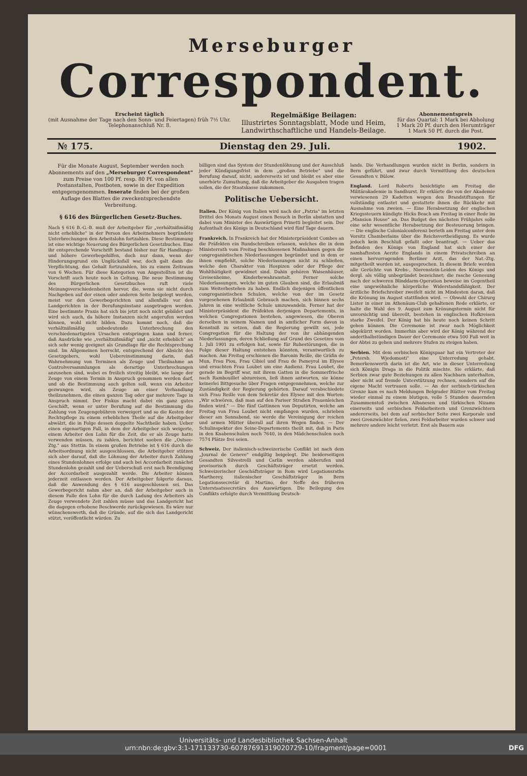Merseburger
Correspondent.
Erscheint täglich
(mit Ausnahme der Tage nach den Sonn- und Feiertagen) früh 7½ Uhr.
Telephonanschluß Nr. 8.
Regelmäßige Beilagen:
Illustrirtes Sonntagsblatt, Mode und Heim,
Landwirthschaftliche und Handels-Beilage.
Abonnementspreis
für das Quartal: 1 Mark bei Abholung
1 Mark 20 Pf. durch den Herumträger
1 Mark 50 Pf. durch die Post.
№ 175. Dienstag den 29. Juli. 1902.
Für die Monate August, September werden noch Abonnements auf den „Merseburger Correspondent" zum Preise von 100 Pf. resp. 80 Pf. von allen Postanstalten, Postboten, sowie in der Expedition entgegengenommen. Inserate finden bei der großen Auflage des Blattes die zweckentsprechendste Verbreitung.
§ 616 des Bürgerlichen Gesetz-Buches.
Nach § 616 B.-G.-B. muß der Arbeitgeber für „verhältnißmäßig nicht erhebliche" in der Person des Arbeitnehmers begründete Unterbrechungen den Arbeitslohn fortzahlen. Diese Bestimmung ist eine wichtige Neuerung des Bürgerlichen Gesetzbuches. Eine ihr entsprechende Vorschrift bestand bisher nur für Handlungs- und höhere Gewerbegehilfen, doch nur dann, wenn der Hinderungsgrund ein Unglücksfall war, doch galt dann die Verpflichtung, das Gehalt fortzuzahlen, bis zu einem Zeitraum von 6 Wochen. Für diese Kategorien von Angestellten ist die Vorschrift auch heute noch in Geltung. Die neue Bestimmung des Bürgerlichen Gesetzbuches ruft viele Meinungsverschiedenheiten hervor, die, wenn sie nicht durch Nachgeben auf der einen oder anderen Seite beigelegt werden, meist vor den Gewerbegerichten und allenfalls vor den Landgerichten in der Berufungsinstanz ausgetragen werden. Eine bestimmte Praxis hat sich bis jetzt noch nicht gebildet und wird sich auch, da höhere Instanzen nicht angerufen werden können, wohl nicht bilden. Dazu kommt noch, daß die verhältnißmäßig unbedeutende Unterbrechung den verschiedenartigsten Ursachen entspringen kann und ferner, daß Ausdrücke wie „verhältnißmäßig" und „nicht erheblich" an sich sehr wenig geeignet als Grundlage für die Rechtsprechung sind. Im Allgemeinen herrscht, entsprechend der Absicht des Gesetzgebers, wohl Uebereinstimmung darin, daß Wahrnehmung von Terminen als Zeuge und Theilnahme an Controlversammlungen als derartige Unterbrechungen anzusehen sind, wobei es freilich streitig bleibt, wie lange der Zeuge von einem Termin in Anspruch genommen werden darf, und ob die Bestimmung auch gelten soll, wenn ein Arbeiter gezwungen wird, als Zeuge an einer Verhandlung theilzunehmen, die einen ganzen Tag oder gar mehrere Tage in Anspruch nimmt. Der Fiskus macht dabei ein ganz gutes Geschäft, wenn er unter Berufung auf die Bestimmung die Zahlung von Zeugengebühren verweigert und so die Kosten der Rechtspflege zu einem erheblichen Theile auf die Arbeitgeber abwälzt, die in Folge dessen doppelte Nachtheile haben. Ueber einen eigenartigen Fall, in dem der Arbeitgeber sich weigerte, einem Arbeiter den Lohn für die Zeit, die er als Zeuge hatte verwenden müssen, zu zahlen, berichtet soeben die „Ostsee-Ztg." aus Stettin. In einem großen Betriebe ist § 616 durch die Arbeitsordnung nicht ausgeschlossen, die Arbeitgeber stützen sich aber darauf, daß die Löhnung der Arbeiter durch Zahlung eines Stundenlohnes erfolge und auch bei Accordarbeit zunächst Stundenlohn gezahlt und der Ueberschuß erst nach Beendigung der Accordarbeit ausgezahlt werde. Die Arbeiter können jederzeit entlassen werden. Der Arbeitgeber folgerte daraus, daß die Anwendung des § 616 ausgeschlossen sei. Das Gewerbegericht nahm aber an, daß der Arbeitgeber auch in diesem Falle den Lohn für die durch Ladung des Arbeiters als Zeuge verwendete Zeit zahlen müsse und das Landgericht hat die dagegen erhobene Beschwerde zurückgewiesen. Es wäre nur wünschenswerth, daß die Gründe, auf die sich das Landgericht stützt, veröffentlicht würden. Zu
billigen sind das System der Stundenlöhnung und der Ausschluß jeder Kündigungsfrist in dem „großen Betriebe" und die Berufung darauf, nicht; andererseits ist und bleibt es aber eine unerhörte Zumuthung, daß die Arbeitgeber die Ausgaben tragen sollen, die der Staatskasse zukommen.
Politische Uebersicht.
Italien. Der König von Italien wird nach der „Patria" im letzten Drittel des Monats August einen Besuch in Berlin abstatten und dabei vom Minister des Auswärtigen Prinetti begleitet sein. Der Aufenthalt des Königs in Deutschland wird fünf Tage dauern.
Frankreich. In Frankreich hat der Ministerpräsident Combes an die Präfekten ein Rundschreiben erlassen, welches die in dem Ministerrath vom Freitag beschlossenen Maßnahmen gegen die congreganistischen Niederlassungen begründet und in dem er ihnen empfiehlt, solche Niederlassungen nicht zu schließen, welche den Charakter von Hospizen oder der Pflege der Wohlthätigkeit gewidmet sind. Dahin gehören Waisenhäuser, Greisenheime, Kinderbewahranstalt. Ferner solche Niederlassungen, welche im guten Glauben sind, die Erlaubniß zum Weiterbestehen zu haben. Endlich diejenigen öffentlichen congreganistischen Schulen, welche von der im Gesetz vorgesehenen Erlaubniß Gebrauch machen, sich binnen sechs Jahren in eine weltliche Schule umzuwandeln. Ferner hat der Ministerpräsident die Präfekten derjenigen Departements, in welchen Congregationen bestehen, angewiesen, die Oberen derselben in seinem Namen und in amtlicher Form davon in Kenntniß zu setzen, daß die Regierung gewillt sei, jede Congregation für die Haltung der von ihr abhängenden Niederlassungen, deren Schließung auf Grund des Gesetzes vom 1. Juli 1901 zu erfolgen hat, sowie für Ruhestörungen, die in Folge dieser Haltung entstehen könnten, verantwortlich zu machen. Am Freitag erschienen die Baronin Reille, die Gräfin de Mun, Frau Piou, Frau Cibiel und Frau de Pameyrol im Elysee und ersuchten Frau Loubet um eine Audienz. Frau Loubet, die gerade im Begriff war, mit ihrem Gatten in die Sommerfrische nach Rambouillet abzureisen, ließ ihnen antworten, sie könne keinerlei Bittgesuche über Fragen entgegennehmen, welche zur Zuständigkeit der Regierung gehörten. Darauf verabschiedete sich Frau Reille von dem Sekretär des Elysee mit den Worten: „Wir schwören, daß man auf den Pariser Straßen Frauenleichen finden wird." — Die fünf Gattinnen von Deputirten, welche am Freitag von Frau Loubet nicht empfangen wurden, schrieben dieser am Sonnabend, sie werde die Vereinigung der reichen und armen Mütter überall auf ihren Wegen finden. — Der Schulinspektor des Seine-Departements theilt mit, daß in Paris in den Knabenschulen noch 7640, in den Mädchenschulen noch 7574 Plätze frei seien.
Schweiz. Der italienisch-schweizerische Conflikt ist nach dem „Journal de Geneve" endgiltig beigelegt. Die beiderseitigen Gesandten Silvestrelli und Carlin werden abberufen und provisorisch durch Geschäftsträger ersetzt werden. Schweizerischer Geschäftsträger in Rom wird Legationsraths Martherey, italienischer Geschäftsträger in Bern Legationssecretär di Martino, der Neffe des früheren Unterstaatssecretärs des Auswärtigen. Die Beilegung des Conflikts erfolgte durch Vermittlung Deutsch-
lands. Die Verhandlungen wurden nicht in Berlin, sondern in Bern geführt, und zwar durch Vermittlung des deutschen Gesandten v. Bülow.
England. Lord Roberts besichtigte am Freitag die Militärakademie in Sandhurst. Er erklärte die von der Akademie verwiesenen 29 Kadetten wegen den Brandstiftungen für vollständig entlastet und gestattete ihnen die Rückkehr mit Ausnahme von zweien. — Eine Herabsetzung der englischen Kriegssteuern kündigte Hicks Beach am Freitag in einer Rede im „Mansion House" an. Das Budget des nächsten Frühjahrs solle eine sehr wesentliche Herabsetzung der Besteuerung bringen. — Die englische Colonialconferenz berieth am Freitag unter dem Vorsitz Chamberlains über die Reichsvertheidigung. Es wurde jedoch kein Beschluß gefaßt oder beantragt. — Ueber das Befinden des Königs von England hat sich einer der namhaftesten Aerzte Englands in einem Privatschreiben an einen hervorragenden Berliner Arzt, das der Nat.-Ztg. mitgetheilt worden ist, ausgesprochen. In diesem Briefe werden alle Gerüchte von Krebs-, Nierenstein-Leiden des Königs und dergl. als völlig unbegründet bezeichnet; die rasche Genesung nach der schweren Blinddarm-Operation beweise im Gegentheil eine ungewöhnliche körperliche Widerstandsfähigkeit. Der ärztliche Briefschreiber zweifelt nicht im Mindesten daran, daß die Krönung im August stattfinden wird. — Obwohl der Chirurg Lister in einer im Athenäum-Club gehaltenen Rede erklärte, er halte die Wahl des 9. August zum Krönungstermin nicht für unvorsichtig und übereilt, bestehen in englischen Hofkreisen starke Zweifel. Der König hat bis heute noch keinen Schritt gehen können. Die Ceremonie ist zwar nach Möglichkeit abgekürzt worden. Immerhin aber wird der König während der anderthalbstündigen Dauer der Ceremonie etwa 500 Fuß weit in der Abtei zu gehen und mehrere Stufen zu steigen haben.
Serbien. Mit dem serbischen Königspaar hat ein Vertreter der „Petersb. Wjedomosti" eine Unterredung gehabt. Bemerkenswerth darin ist die Art, wie in dieser Unterredung sich Königin Draga in die Politik mischte. Sie erklärte, daß Serbien zwar gute Beziehungen zu allen Nachbarn unterhalten, aber nicht auf fremde Unterstützung rechnen, sondern auf die eigene Macht vertrauen solle. — An der serbisch-türkischen Grenze kam es nach Meldungen Belgrader Blätter vom Freitag wieder einmal zu einem blutigen, volle 5 Stunden dauernden Zusammenstoß zwischen Albanesen und türkischen Nizams einerseits und serbischen Feldarbeitern und Grenzwächtern andererseits, bei dem auf serbischer Seite zwei Korporale und zwei Grenzwächter fielen, zwei Feldarbeiter wurden schwer und mehrere andere leicht verletzt. Erst als Bauern aus
Universitäts- und Landesbibliothek Sachsen-Anhalt
urn:nbn:de:gbv:3:1-171133730-60787691319020729-10/fragment/page=0001 DFG